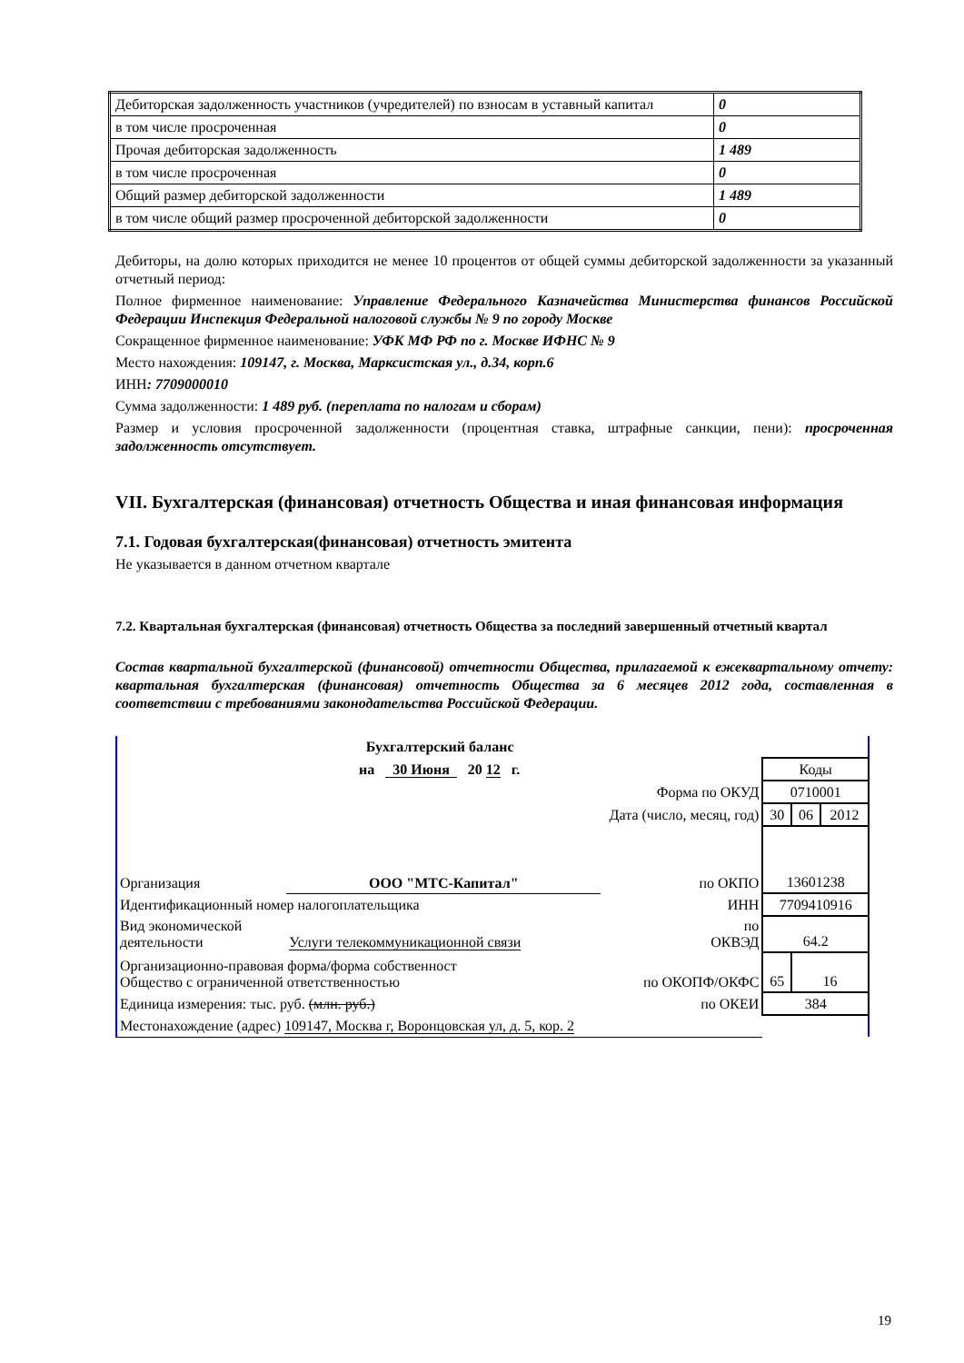| Дебиторская задолженность участников (учредителей) по взносам в уставный капитал | 0 |
| в том числе просроченная | 0 |
| Прочая дебиторская задолженность | 1 489 |
| в том числе просроченная | 0 |
| Общий размер дебиторской задолженности | 1 489 |
| в том числе общий размер просроченной дебиторской задолженности | 0 |
Дебиторы, на долю которых приходится не менее 10 процентов от общей суммы дебиторской задолженности за указанный отчетный период:
Полное фирменное наименование: Управление Федерального Казначейства Министерства финансов Российской Федерации Инспекция Федеральной налоговой службы № 9 по городу Москве
Сокращенное фирменное наименование: УФК МФ РФ по г. Москве ИФНС № 9
Место нахождения: 109147, г. Москва, Марксистская ул., д.34, корп.6
ИНН: 7709000010
Сумма задолженности: 1 489 руб. (переплата по налогам и сборам)
Размер и условия просроченной задолженности (процентная ставка, штрафные санкции, пени): просроченная задолженность отсутствует.
VII. Бухгалтерская (финансовая) отчетность Общества и иная финансовая информация
7.1. Годовая бухгалтерская(финансовая) отчетность эмитента
Не указывается в данном отчетном квартале
7.2. Квартальная бухгалтерская (финансовая) отчетность Общества за последний завершенный отчетный квартал
Состав квартальной бухгалтерской (финансовой) отчетности Общества, прилагаемой к ежеквартальному отчету: квартальная бухгалтерская (финансовая) отчетность Общества за 6 месяцев 2012 года, составленная в соответствии с требованиями законодательства Российской Федерации.
| Бухгалтерский баланс | | | | | |
| на 30 Июня 20 12 г. | | | Коды | | |
| Форма по ОКУД | | | 0710001 | | |
| Дата (число, месяц, год) | | | 30 | 06 | 2012 |
| Организация | ООО "МТС-Капитал" | по ОКПО | 13601238 | | |
| Идентификационный номер налогоплательщика | | ИНН | 7709410916 | | |
| Вид экономической деятельности | Услуги телекоммуникационной связи | по ОКВЭД | 64.2 | | |
| Организационно-правовая форма/форма собственност Общество с ограниченной ответственностью | | по ОКОПФ/ОКФС | 65 | 16 | |
| Единица измерения: тыс. руб. (млн. руб.) | | по ОКЕИ | 384 | | |
| Местонахождение (адрес) 109147, Москва г, Воронцовская ул, д. 5, кор. 2 | | | | | |
19